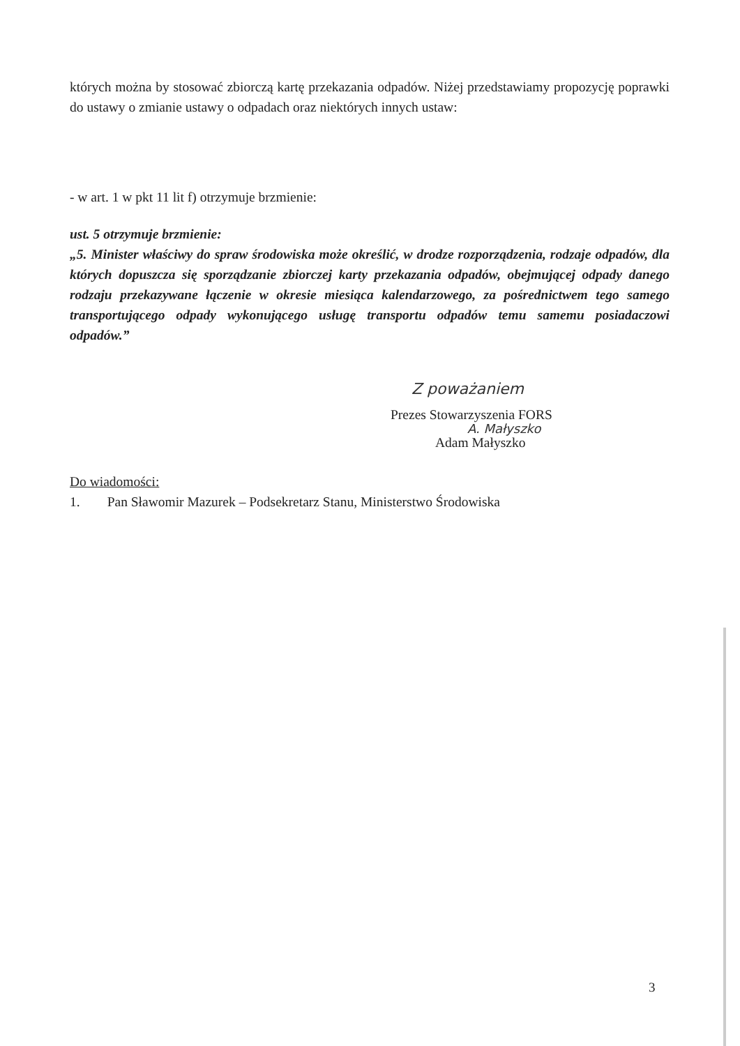których można by stosować zbiorczą kartę przekazania odpadów. Niżej przedstawiamy propozycję poprawki do ustawy o zmianie ustawy o odpadach oraz niektórych innych ustaw:
- w art. 1 w pkt 11 lit f) otrzymuje brzmienie:
ust. 5 otrzymuje brzmienie:
„5. Minister właściwy do spraw środowiska może określić, w drodze rozporządzenia, rodzaje odpadów, dla których dopuszcza się sporządzanie zbiorczej karty przekazania odpadów, obejmującej odpady danego rodzaju przekazywane łączenie w okresie miesiąca kalendarzowego, za pośrednictwem tego samego transportującego odpady wykonującego usługę transportu odpadów temu samemu posiadaczowi odpadów.”
Z poważaniem
Prezes Stowarzyszenia FORS
A. Małyszko
Adam Małyszko
Do wiadomości:
1. Pan Sławomir Mazurek – Podsekretarz Stanu, Ministerstwo Środowiska
3